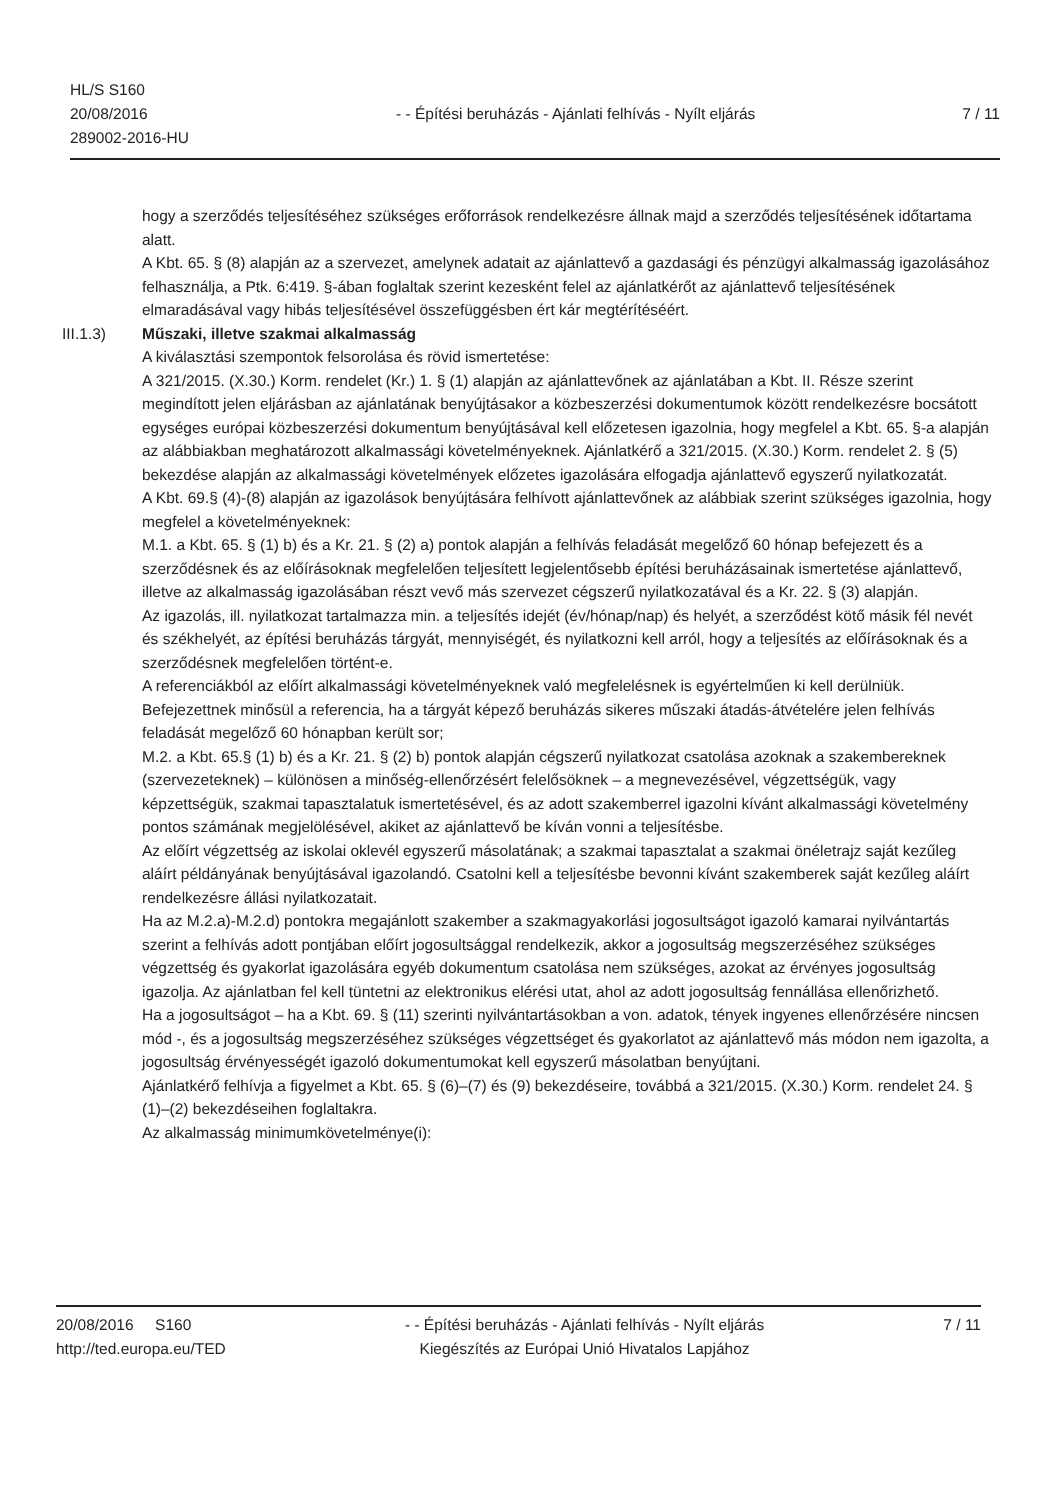HL/S S160
20/08/2016
289002-2016-HU
- - Építési beruházás - Ajánlati felhívás - Nyílt eljárás
7 / 11
hogy a szerződés teljesítéséhez szükséges erőforrások rendelkezésre állnak majd a szerződés teljesítésének időtartama alatt.
A Kbt. 65. § (8) alapján az a szervezet, amelynek adatait az ajánlattevő a gazdasági és pénzügyi alkalmasság igazolásához felhasználja, a Ptk. 6:419. §-ában foglaltak szerint kezesként felel az ajánlatkérőt az ajánlattevő teljesítésének elmaradásával vagy hibás teljesítésével összefüggésben ért kár megtérítéséért.
III.1.3) Műszaki, illetve szakmai alkalmasság
A kiválasztási szempontok felsorolása és rövid ismertetése:
A 321/2015. (X.30.) Korm. rendelet (Kr.) 1. § (1) alapján az ajánlattevőnek az ajánlatában a Kbt. II. Része szerint megindított jelen eljárásban az ajánlatának benyújtásakor a közbeszerzési dokumentumok között rendelkezésre bocsátott egységes európai közbeszerzési dokumentum benyújtásával kell előzetesen igazolnia, hogy megfelel a Kbt. 65. §-a alapján az alábbiakban meghatározott alkalmassági követelményeknek. Ajánlatkérő a 321/2015. (X.30.) Korm. rendelet 2. § (5) bekezdése alapján az alkalmassági követelmények előzetes igazolására elfogadja ajánlattevő egyszerű nyilatkozatát.
A Kbt. 69.§ (4)-(8) alapján az igazolások benyújtására felhívott ajánlattevőnek az alábbiak szerint szükséges igazolnia, hogy megfelel a követelményeknek:
M.1. a Kbt. 65. § (1) b) és a Kr. 21. § (2) a) pontok alapján a felhívás feladását megelőző 60 hónap befejezett és a szerződésnek és az előírásoknak megfelelően teljesített legjelentősebb építési beruházásainak ismertetése ajánlattevő, illetve az alkalmasság igazolásában részt vevő más szervezet cégszerű nyilatkozatával és a Kr. 22. § (3) alapján.
Az igazolás, ill. nyilatkozat tartalmazza min. a teljesítés idejét (év/hónap/nap) és helyét, a szerződést kötő másik fél nevét és székhelyét, az építési beruházás tárgyát, mennyiségét, és nyilatkozni kell arról, hogy a teljesítés az előírásoknak és a szerződésnek megfelelően történt-e.
A referenciákból az előírt alkalmassági követelményeknek való megfelelésnek is egyértelműen ki kell derülniük. Befejezettnek minősül a referencia, ha a tárgyát képező beruházás sikeres műszaki átadás-átvételére jelen felhívás feladását megelőző 60 hónapban került sor;
M.2. a Kbt. 65.§ (1) b) és a Kr. 21. § (2) b) pontok alapján cégszerű nyilatkozat csatolása azoknak a szakembereknek (szervezeteknek) – különösen a minőség-ellenőrzésért felelősöknek – a megnevezésével, végzettségük, vagy képzettségük, szakmai tapasztalatuk ismertetésével, és az adott szakemberrel igazolni kívánt alkalmassági követelmény pontos számának megjelölésével, akiket az ajánlattevő be kíván vonni a teljesítésbe.
Az előírt végzettség az iskolai oklevél egyszerű másolatának; a szakmai tapasztalat a szakmai önéletrajz saját kezűleg aláírt példányának benyújtásával igazolandó. Csatolni kell a teljesítésbe bevonni kívánt szakemberek saját kezűleg aláírt rendelkezésre állási nyilatkozatait.
Ha az M.2.a)-M.2.d) pontokra megajánlott szakember a szakmagyakorlási jogosultságot igazoló kamarai nyilvántartás szerint a felhívás adott pontjában előírt jogosultsággal rendelkezik, akkor a jogosultság megszerzéséhez szükséges végzettség és gyakorlat igazolására egyéb dokumentum csatolása nem szükséges, azokat az érvényes jogosultság igazolja. Az ajánlatban fel kell tüntetni az elektronikus elérési utat, ahol az adott jogosultság fennállása ellenőrizhető.
Ha a jogosultságot – ha a Kbt. 69. § (11) szerinti nyilvántartásokban a von. adatok, tények ingyenes ellenőrzésére nincsen mód -, és a jogosultság megszerzéséhez szükséges végzettséget és gyakorlatot az ajánlattevő más módon nem igazolta, a jogosultság érvényességét igazoló dokumentumokat kell egyszerű másolatban benyújtani.
Ajánlatkérő felhívja a figyelmet a Kbt. 65. § (6)–(7) és (9) bekezdéseire, továbbá a 321/2015. (X.30.) Korm. rendelet 24. § (1)–(2) bekezdéseihen foglaltakra.
Az alkalmasság minimumkövetelménye(i):
20/08/2016 S160
http://ted.europa.eu/TED
- - Építési beruházás - Ajánlati felhívás - Nyílt eljárás
Kiegészítés az Európai Unió Hivatalos Lapjához
7 / 11